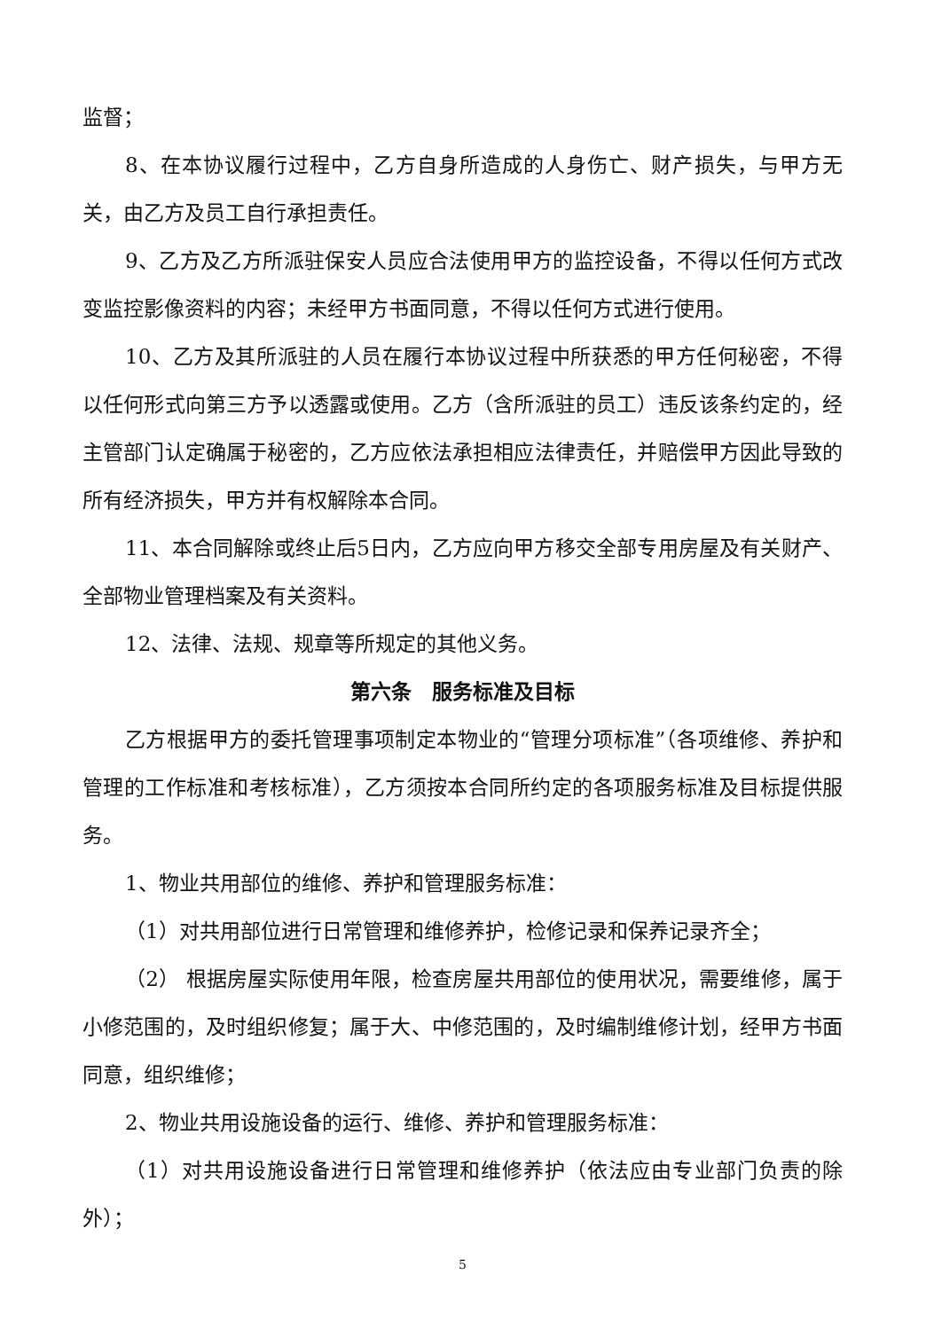监督；
8、在本协议履行过程中，乙方自身所造成的人身伤亡、财产损失，与甲方无关，由乙方及员工自行承担责任。
9、乙方及乙方所派驻保安人员应合法使用甲方的监控设备，不得以任何方式改变监控影像资料的内容；未经甲方书面同意，不得以任何方式进行使用。
10、乙方及其所派驻的人员在履行本协议过程中所获悉的甲方任何秘密，不得以任何形式向第三方予以透露或使用。乙方（含所派驻的员工）违反该条约定的，经主管部门认定确属于秘密的，乙方应依法承担相应法律责任，并赔偿甲方因此导致的所有经济损失，甲方并有权解除本合同。
11、本合同解除或终止后5日内，乙方应向甲方移交全部专用房屋及有关财产、全部物业管理档案及有关资料。
12、法律、法规、规章等所规定的其他义务。
第六条　服务标准及目标
乙方根据甲方的委托管理事项制定本物业的“管理分项标准”（各项维修、养护和管理的工作标准和考核标准），乙方须按本合同所约定的各项服务标准及目标提供服务。
1、物业共用部位的维修、养护和管理服务标准：
（1）对共用部位进行日常管理和维修养护，检修记录和保养记录齐全；
（2） 根据房屋实际使用年限，检查房屋共用部位的使用状况，需要维修，属于小修范围的，及时组织修复；属于大、中修范围的，及时编制维修计划，经甲方书面同意，组织维修；
2、物业共用设施设备的运行、维修、养护和管理服务标准：
（1）对共用设施设备进行日常管理和维修养护（依法应由专业部门负责的除外）；
5